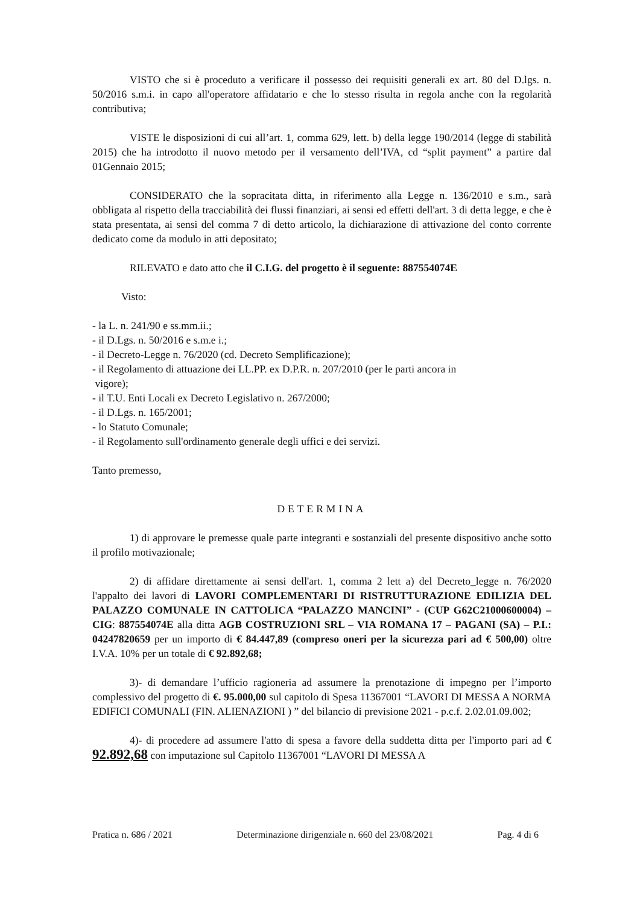VISTO che si è proceduto a verificare il possesso dei requisiti generali ex art. 80 del D.lgs. n. 50/2016 s.m.i. in capo all'operatore affidatario e che lo stesso risulta in regola anche con la regolarità contributiva;
VISTE le disposizioni di cui all’art. 1, comma 629, lett. b) della legge 190/2014 (legge di stabilità 2015) che ha introdotto il nuovo metodo per il versamento dell’IVA, cd “split payment” a partire dal 01Gennaio 2015;
CONSIDERATO che la sopracitata ditta, in riferimento alla Legge n. 136/2010 e s.m., sarà obbligata al rispetto della tracciabilità dei flussi finanziari, ai sensi ed effetti dell'art. 3 di detta legge, e che è stata presentata, ai sensi del comma 7 di detto articolo, la dichiarazione di attivazione del conto corrente dedicato come da modulo in atti depositato;
RILEVATO e dato atto che il C.I.G. del progetto è il seguente: 887554074E
Visto:
- la L. n. 241/90 e ss.mm.ii.;
- il D.Lgs. n. 50/2016 e s.m.e i.;
- il Decreto-Legge n. 76/2020 (cd. Decreto Semplificazione);
- il Regolamento di attuazione dei LL.PP. ex D.P.R. n. 207/2010 (per le parti ancora in
vigore);
- il T.U. Enti Locali ex Decreto Legislativo n. 267/2000;
- il D.Lgs. n. 165/2001;
- lo Statuto Comunale;
- il Regolamento sull'ordinamento generale degli uffici e dei servizi.
Tanto premesso,
DETERMINA
1) di approvare le premesse quale parte integranti e sostanziali del presente dispositivo anche sotto il profilo motivazionale;
2) di affidare direttamente ai sensi dell'art. 1, comma 2 lett a) del Decreto_legge n. 76/2020 l'appalto dei lavori di LAVORI COMPLEMENTARI DI RISTRUTTURAZIONE EDILIZIA DEL PALAZZO COMUNALE IN CATTOLICA “PALAZZO MANCINI” - (CUP G62C21000600004) – CIG: 887554074E alla ditta AGB COSTRUZIONI SRL – VIA ROMANA 17 – PAGANI (SA) – P.I.: 04247820659 per un importo di € 84.447,89 (compreso oneri per la sicurezza pari ad € 500,00) oltre I.V.A. 10% per un totale di € 92.892,68;
3)- di demandare l’ufficio ragioneria ad assumere la prenotazione di impegno per l’importo complessivo del progetto di €. 95.000,00 sul capitolo di Spesa 11367001 “LAVORI DI MESSA A NORMA EDIFICI COMUNALI (FIN. ALIENAZIONI ) ” del bilancio di previsione 2021 - p.c.f. 2.02.01.09.002;
4)- di procedere ad assumere l'atto di spesa a favore della suddetta ditta per l'importo pari ad € 92.892,68 con imputazione sul Capitolo 11367001 “LAVORI DI MESSA A
Pratica n. 686 / 2021 Determinazione dirigenziale n. 660 del 23/08/2021 Pag. 4 di 6